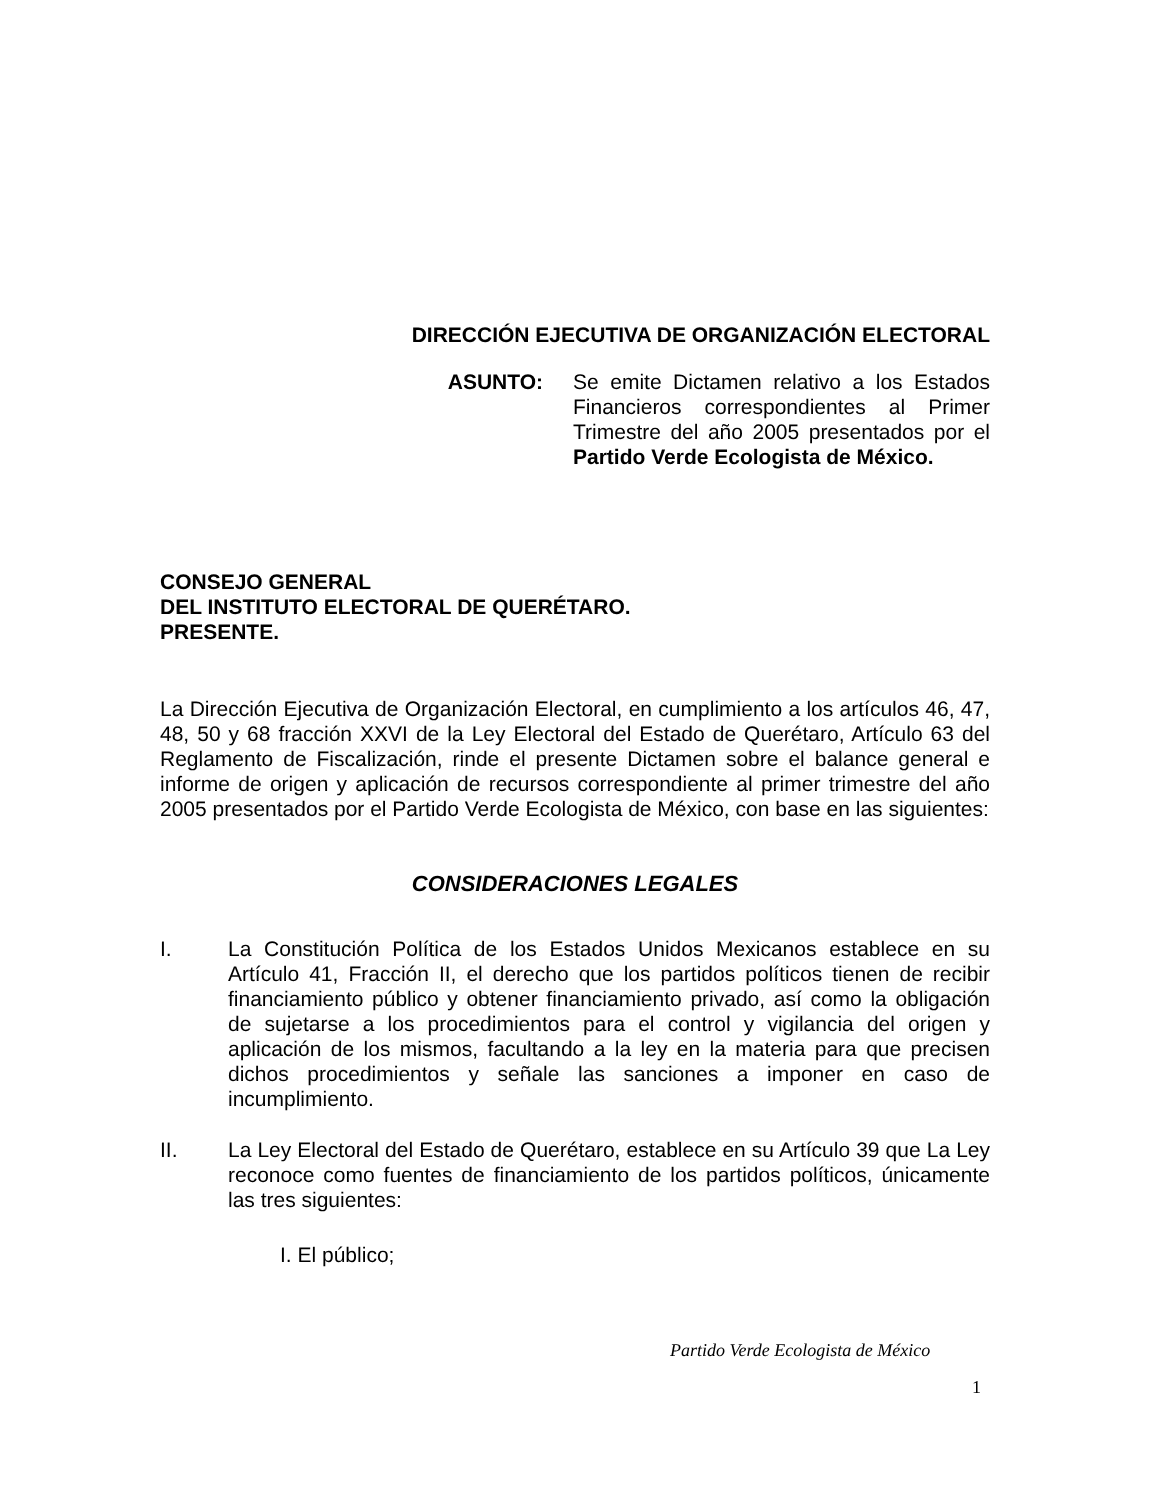DIRECCIÓN EJECUTIVA DE ORGANIZACIÓN ELECTORAL
ASUNTO: Se emite Dictamen relativo a los Estados Financieros correspondientes al Primer Trimestre del año 2005 presentados por el Partido Verde Ecologista de México.
CONSEJO GENERAL
DEL INSTITUTO ELECTORAL DE QUERÉTARO.
PRESENTE.
La Dirección Ejecutiva de Organización Electoral, en cumplimiento a los artículos 46, 47, 48, 50 y 68 fracción XXVI de la Ley Electoral del Estado de Querétaro, Artículo 63 del Reglamento de Fiscalización, rinde el presente Dictamen sobre el balance general e informe de origen y aplicación de recursos correspondiente al primer trimestre del año 2005 presentados por el Partido Verde Ecologista de México, con base en las siguientes:
CONSIDERACIONES LEGALES
I. La Constitución Política de los Estados Unidos Mexicanos establece en su Artículo 41, Fracción II, el derecho que los partidos políticos tienen de recibir financiamiento público y obtener financiamiento privado, así como la obligación de sujetarse a los procedimientos para el control y vigilancia del origen y aplicación de los mismos, facultando a la ley en la materia para que precisen dichos procedimientos y señale las sanciones a imponer en caso de incumplimiento.
II. La Ley Electoral del Estado de Querétaro, establece en su Artículo 39 que La Ley reconoce como fuentes de financiamiento de los partidos políticos, únicamente las tres siguientes:
I. El público;
Partido Verde Ecologista de México
1